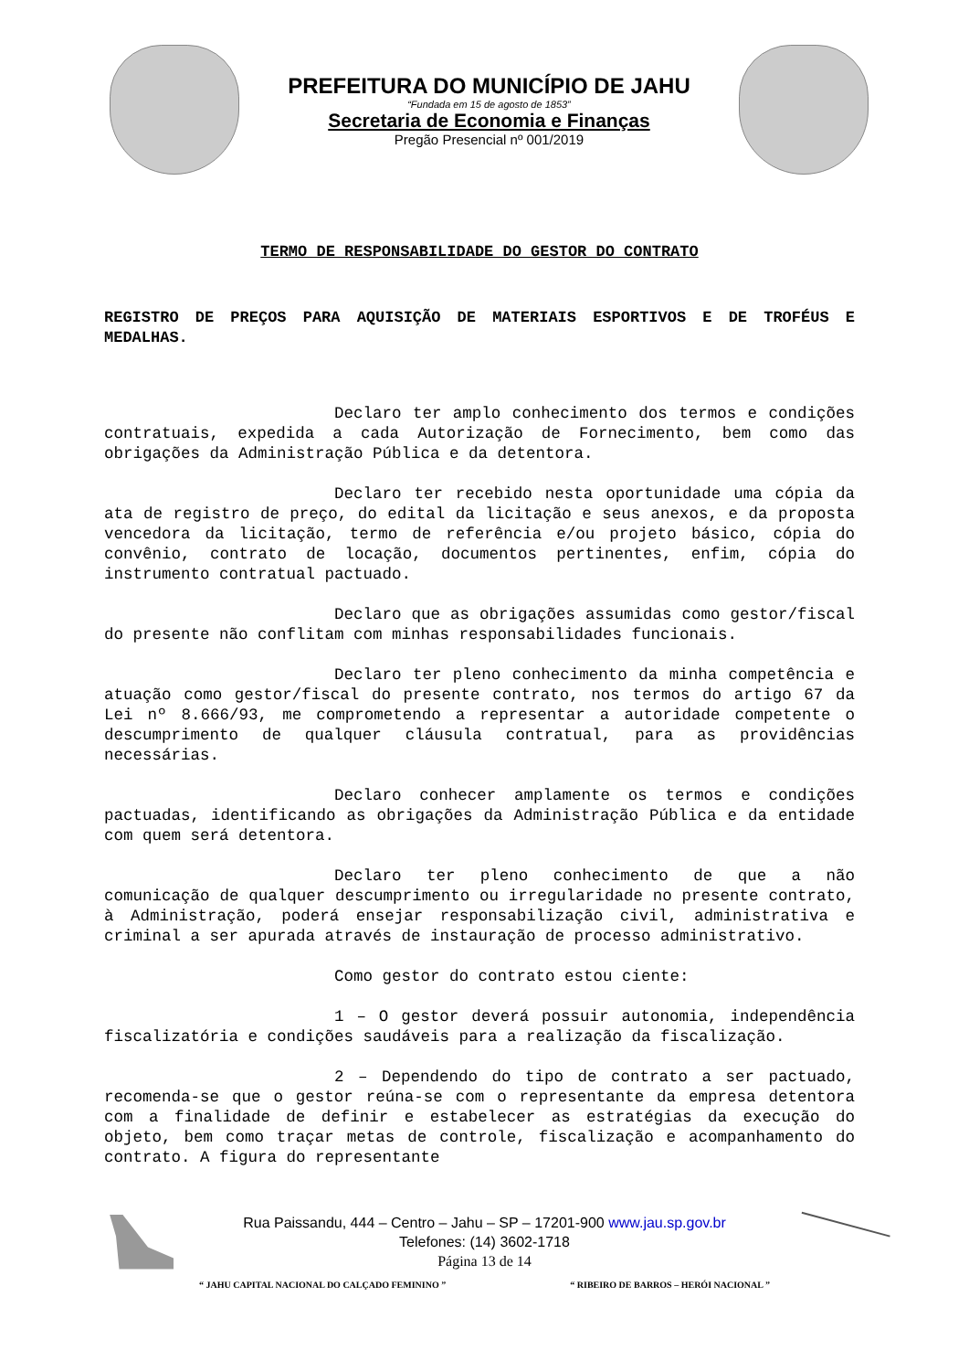PREFEITURA DO MUNICÍPIO DE JAHU
“Fundada em 15 de agosto de 1853”
Secretaria de Economia e Finanças
Pregão Presencial nº 001/2019
TERMO DE RESPONSABILIDADE DO GESTOR DO CONTRATO
REGISTRO DE PREÇOS PARA AQUISIÇÃO DE MATERIAIS ESPORTIVOS E DE TROFÉUS E MEDALHAS.
Declaro ter amplo conhecimento dos termos e condições contratuais, expedida a cada Autorização de Fornecimento, bem como das obrigações da Administração Pública e da detentora.
Declaro ter recebido nesta oportunidade uma cópia da ata de registro de preço, do edital da licitação e seus anexos, e da proposta vencedora da licitação, termo de referência e/ou projeto básico, cópia do convênio, contrato de locação, documentos pertinentes, enfim, cópia do instrumento contratual pactuado.
Declaro que as obrigações assumidas como gestor/fiscal do presente não conflitam com minhas responsabilidades funcionais.
Declaro ter pleno conhecimento da minha competência e atuação como gestor/fiscal do presente contrato, nos termos do artigo 67 da Lei nº 8.666/93, me comprometendo a representar a autoridade competente o descumprimento de qualquer cláusula contratual, para as providências necessárias.
Declaro conhecer amplamente os termos e condições pactuadas, identificando as obrigações da Administração Pública e da entidade com quem será detentora.
Declaro ter pleno conhecimento de que a não comunicação de qualquer descumprimento ou irregularidade no presente contrato, à Administração, poderá ensejar responsabilização civil, administrativa e criminal a ser apurada através de instauração de processo administrativo.
Como gestor do contrato estou ciente:
1 – O gestor deverá possuir autonomia, independência fiscalizatória e condições saudáveis para a realização da fiscalização.
2 – Dependendo do tipo de contrato a ser pactuado, recomenda-se que o gestor reúna-se com o representante da empresa detentora com a finalidade de definir e estabelecer as estratégias da execução do objeto, bem como traçar metas de controle, fiscalização e acompanhamento do contrato. A figura do representante
Rua Paissandu, 444 – Centro – Jahu – SP – 17201-900 www.jau.sp.gov.br
Telefones: (14) 3602-1718
Página 13 de 14
“ JAHU CAPITAL NACIONAL DO CALÇADO FEMININO ” “ RIBEIRO DE BARROS – HERÓI NACIONAL ”